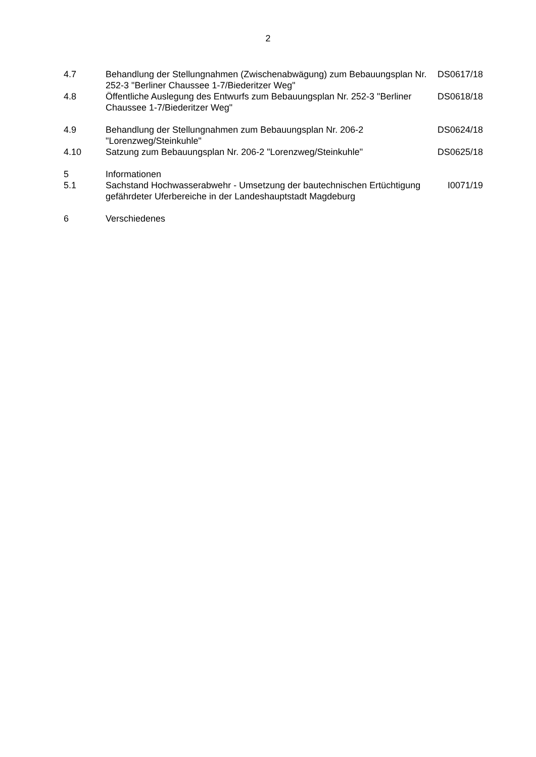2
| 4.7 | Behandlung der Stellungnahmen (Zwischenabwägung) zum Bebauungsplan Nr. 252-3 "Berliner Chaussee 1-7/Biederitzer Weg" | DS0617/18 |
| 4.8 | Öffentliche Auslegung des Entwurfs zum Bebauungsplan Nr. 252-3 "Berliner Chaussee 1-7/Biederitzer Weg" | DS0618/18 |
| 4.9 | Behandlung der Stellungnahmen zum Bebauungsplan Nr. 206-2 "Lorenzweg/Steinkuhle" | DS0624/18 |
| 4.10 | Satzung zum Bebauungsplan Nr. 206-2 "Lorenzweg/Steinkuhle" | DS0625/18 |
| 5 | Informationen | |
| 5.1 | Sachstand Hochwasserabwehr - Umsetzung der bautechnischen Ertüchtigung gefährdeter Uferbereiche in der Landeshauptstadt Magdeburg | I0071/19 |
| 6 | Verschiedenes | |